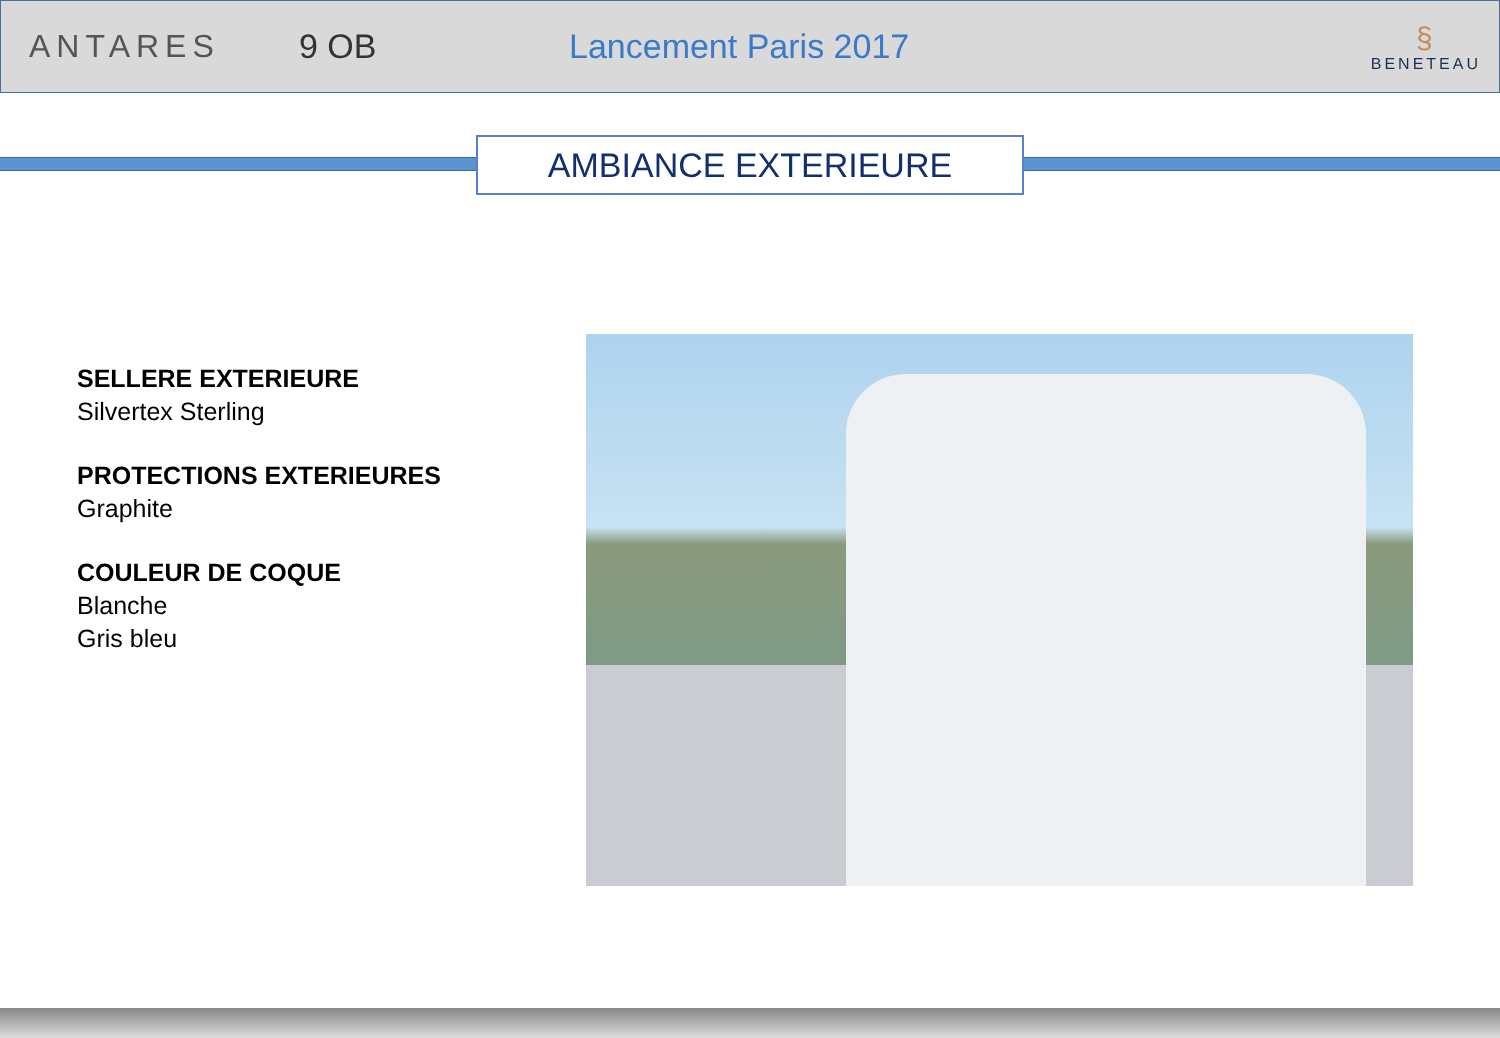ANTARES 9 OB Lancement Paris 2017
§
BENETEAU
AMBIANCE EXTERIEURE
SELLERE EXTERIEURE
Silvertex Sterling
PROTECTIONS EXTERIEURES
Graphite
COULEUR DE COQUE
Blanche
Gris bleu